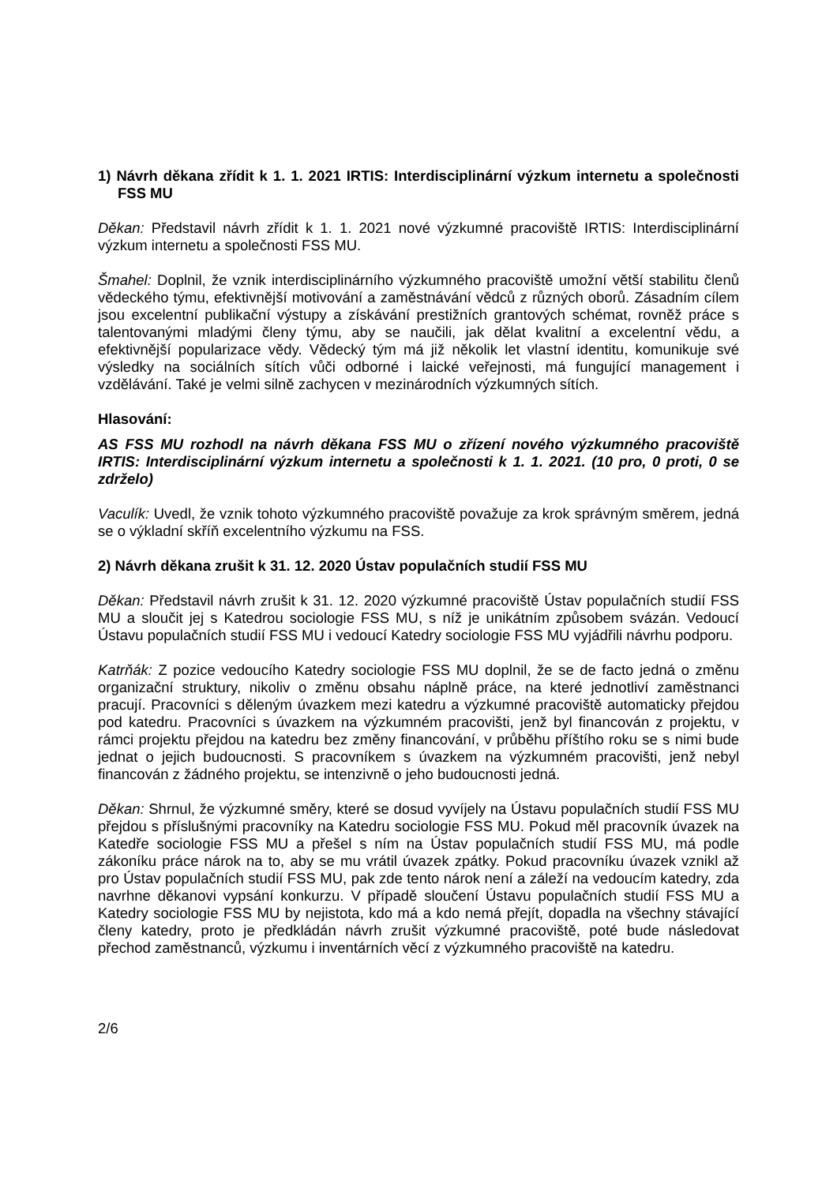1) Návrh děkana zřídit k 1. 1. 2021 IRTIS: Interdisciplinární výzkum internetu a společnosti FSS MU
Děkan: Představil návrh zřídit k 1. 1. 2021 nové výzkumné pracoviště IRTIS: Interdisciplinární výzkum internetu a společnosti FSS MU.
Šmahel: Doplnil, že vznik interdisciplinárního výzkumného pracoviště umožní větší stabilitu členů vědeckého týmu, efektivnější motivování a zaměstnávání vědců z různých oborů. Zásadním cílem jsou excelentní publikační výstupy a získávání prestižních grantových schémat, rovněž práce s talentovanými mladými členy týmu, aby se naučili, jak dělat kvalitní a excelentní vědu, a efektivnější popularizace vědy. Vědecký tým má již několik let vlastní identitu, komunikuje své výsledky na sociálních sítích vůči odborné i laické veřejnosti, má fungující management i vzdělávání. Také je velmi silně zachycen v mezinárodních výzkumných sítích.
Hlasování:
AS FSS MU rozhodl na návrh děkana FSS MU o zřízení nového výzkumného pracoviště IRTIS: Interdisciplinární výzkum internetu a společnosti k 1. 1. 2021. (10 pro, 0 proti, 0 se zdrželo)
Vaculík: Uvedl, že vznik tohoto výzkumného pracoviště považuje za krok správným směrem, jedná se o výkladní skříň excelentního výzkumu na FSS.
2) Návrh děkana zrušit k 31. 12. 2020 Ústav populačních studií FSS MU
Děkan: Představil návrh zrušit k 31. 12. 2020 výzkumné pracoviště Ústav populačních studií FSS MU a sloučit jej s Katedrou sociologie FSS MU, s níž je unikátním způsobem svázán. Vedoucí Ústavu populačních studií FSS MU i vedoucí Katedry sociologie FSS MU vyjádřili návrhu podporu.
Katrňák: Z pozice vedoucího Katedry sociologie FSS MU doplnil, že se de facto jedná o změnu organizační struktury, nikoliv o změnu obsahu náplně práce, na které jednotliví zaměstnanci pracují. Pracovníci s děleným úvazkem mezi katedru a výzkumné pracoviště automaticky přejdou pod katedru. Pracovníci s úvazkem na výzkumném pracovišti, jenž byl financován z projektu, v rámci projektu přejdou na katedru bez změny financování, v průběhu příštího roku se s nimi bude jednat o jejich budoucnosti. S pracovníkem s úvazkem na výzkumném pracovišti, jenž nebyl financován z žádného projektu, se intenzivně o jeho budoucnosti jedná.
Děkan: Shrnul, že výzkumné směry, které se dosud vyvíjely na Ústavu populačních studií FSS MU přejdou s příslušnými pracovníky na Katedru sociologie FSS MU. Pokud měl pracovník úvazek na Katedře sociologie FSS MU a přešel s ním na Ústav populačních studií FSS MU, má podle zákoníku práce nárok na to, aby se mu vrátil úvazek zpátky. Pokud pracovníku úvazek vznikl až pro Ústav populačních studií FSS MU, pak zde tento nárok není a záleží na vedoucím katedry, zda navrhne děkanovi vypsání konkurzu. V případě sloučení Ústavu populačních studií FSS MU a Katedry sociologie FSS MU by nejistota, kdo má a kdo nemá přejít, dopadla na všechny stávající členy katedry, proto je předkládán návrh zrušit výzkumné pracoviště, poté bude následovat přechod zaměstnanců, výzkumu i inventárních věcí z výzkumného pracoviště na katedru.
2/6